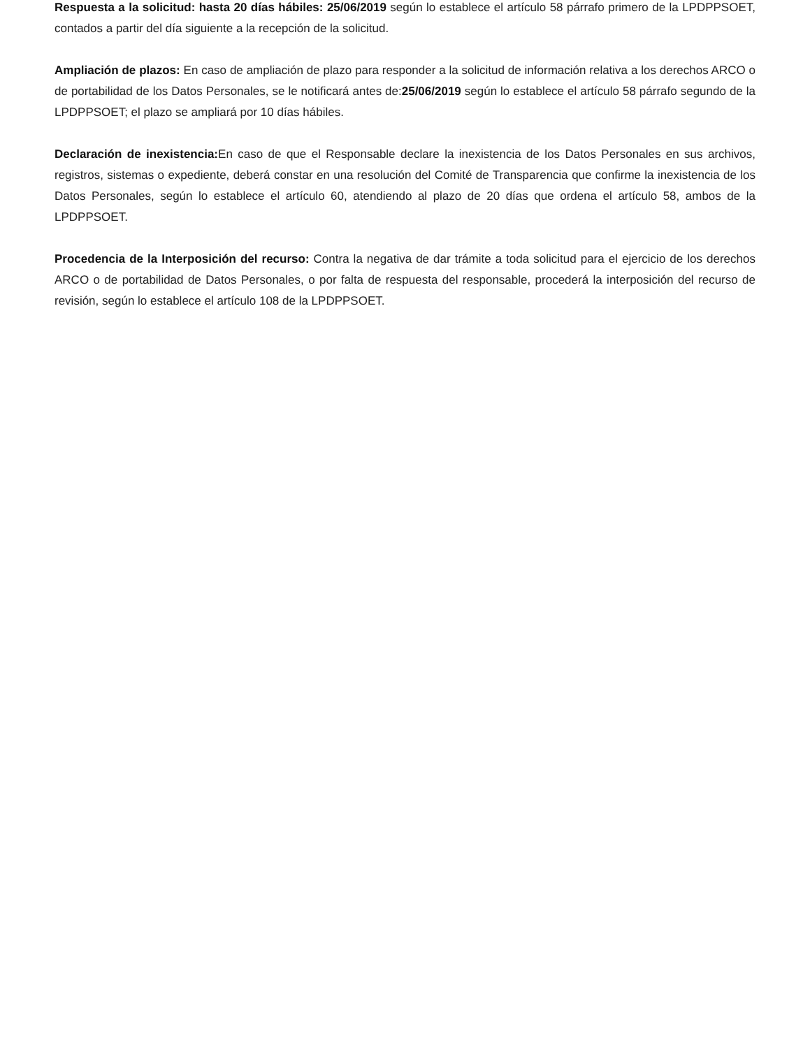Respuesta a la solicitud: hasta 20 días hábiles: 25/06/2019 según lo establece el artículo 58 párrafo primero de la LPDPPSOET, contados a partir del día siguiente a la recepción de la solicitud.
Ampliación de plazos: En caso de ampliación de plazo para responder a la solicitud de información relativa a los derechos ARCO o de portabilidad de los Datos Personales, se le notificará antes de:25/06/2019 según lo establece el artículo 58 párrafo segundo de la LPDPPSOET; el plazo se ampliará por 10 días hábiles.
Declaración de inexistencia: En caso de que el Responsable declare la inexistencia de los Datos Personales en sus archivos, registros, sistemas o expediente, deberá constar en una resolución del Comité de Transparencia que confirme la inexistencia de los Datos Personales, según lo establece el artículo 60, atendiendo al plazo de 20 días que ordena el artículo 58, ambos de la LPDPPSOET.
Procedencia de la Interposición del recurso: Contra la negativa de dar trámite a toda solicitud para el ejercicio de los derechos ARCO o de portabilidad de Datos Personales, o por falta de respuesta del responsable, procederá la interposición del recurso de revisión, según lo establece el artículo 108 de la LPDPPSOET.